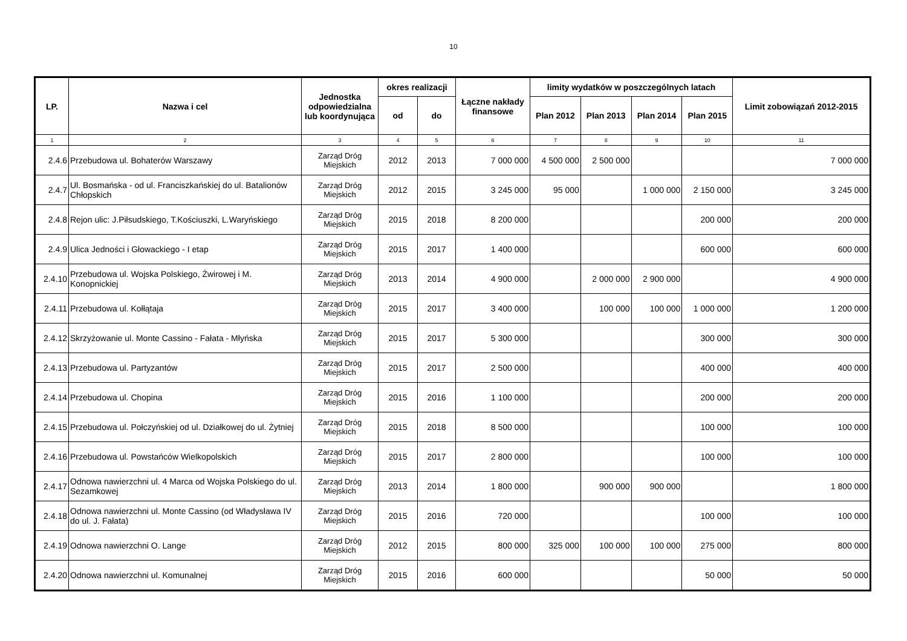10
| LP. | Nazwa i cel | Jednostka odpowiedzialna lub koordynująca | okres realizacji | | Łączne nakłady finansowe | limity wydatków w poszczególnych latach | | | | Limit zobowiązań 2012-2015 |
| --- | --- | --- | --- | --- | --- | --- | --- | --- | --- | --- |
| | | | od | do | | Plan 2012 | Plan 2013 | Plan 2014 | Plan 2015 | |
| 1 | 2 | 3 | 4 | 5 | 6 | 7 | 8 | 9 | 10 | 11 |
| 2.4.6 | Przebudowa ul. Bohaterów Warszawy | Zarząd Dróg Miejskich | 2012 | 2013 | 7 000 000 | 4 500 000 | 2 500 000 | | | 7 000 000 |
| 2.4.7 | Ul. Bosmańska - od ul. Franciszkańskiej do ul. Batalionów Chłopskich | Zarząd Dróg Miejskich | 2012 | 2015 | 3 245 000 | 95 000 | | 1 000 000 | 2 150 000 | 3 245 000 |
| 2.4.8 | Rejon ulic: J.Piłsudskiego, T.Kościuszki, L.Waryńskiego | Zarząd Dróg Miejskich | 2015 | 2018 | 8 200 000 | | | | 200 000 | 200 000 |
| 2.4.9 | Ulica Jedności i Głowackiego - I etap | Zarząd Dróg Miejskich | 2015 | 2017 | 1 400 000 | | | | 600 000 | 600 000 |
| 2.4.10 | Przebudowa ul. Wojska Polskiego, Żwirowej i M. Konopnickiej | Zarząd Dróg Miejskich | 2013 | 2014 | 4 900 000 | | 2 000 000 | 2 900 000 | | 4 900 000 |
| 2.4.11 | Przebudowa ul. Kołłątaja | Zarząd Dróg Miejskich | 2015 | 2017 | 3 400 000 | | 100 000 | 100 000 | 1 000 000 | 1 200 000 |
| 2.4.12 | Skrzyżowanie ul. Monte Cassino - Fałata - Młyńska | Zarząd Dróg Miejskich | 2015 | 2017 | 5 300 000 | | | | 300 000 | 300 000 |
| 2.4.13 | Przebudowa ul. Partyzantów | Zarząd Dróg Miejskich | 2015 | 2017 | 2 500 000 | | | | 400 000 | 400 000 |
| 2.4.14 | Przebudowa ul. Chopina | Zarząd Dróg Miejskich | 2015 | 2016 | 1 100 000 | | | | 200 000 | 200 000 |
| 2.4.15 | Przebudowa ul. Połczyńskiej od ul. Działkowej do ul. Żytniej | Zarząd Dróg Miejskich | 2015 | 2018 | 8 500 000 | | | | 100 000 | 100 000 |
| 2.4.16 | Przebudowa ul. Powstańców Wielkopolskich | Zarząd Dróg Miejskich | 2015 | 2017 | 2 800 000 | | | | 100 000 | 100 000 |
| 2.4.17 | Odnowa nawierzchni ul. 4 Marca od Wojska Polskiego do ul. Sezamkowej | Zarząd Dróg Miejskich | 2013 | 2014 | 1 800 000 | | 900 000 | 900 000 | | 1 800 000 |
| 2.4.18 | Odnowa nawierzchni ul. Monte Cassino (od Władysława IV do ul. J. Fałata) | Zarząd Dróg Miejskich | 2015 | 2016 | 720 000 | | | | 100 000 | 100 000 |
| 2.4.19 | Odnowa nawierzchni O. Lange | Zarząd Dróg Miejskich | 2012 | 2015 | 800 000 | 325 000 | 100 000 | 100 000 | 275 000 | 800 000 |
| 2.4.20 | Odnowa nawierzchni ul. Komunalnej | Zarząd Dróg Miejskich | 2015 | 2016 | 600 000 | | | | 50 000 | 50 000 |